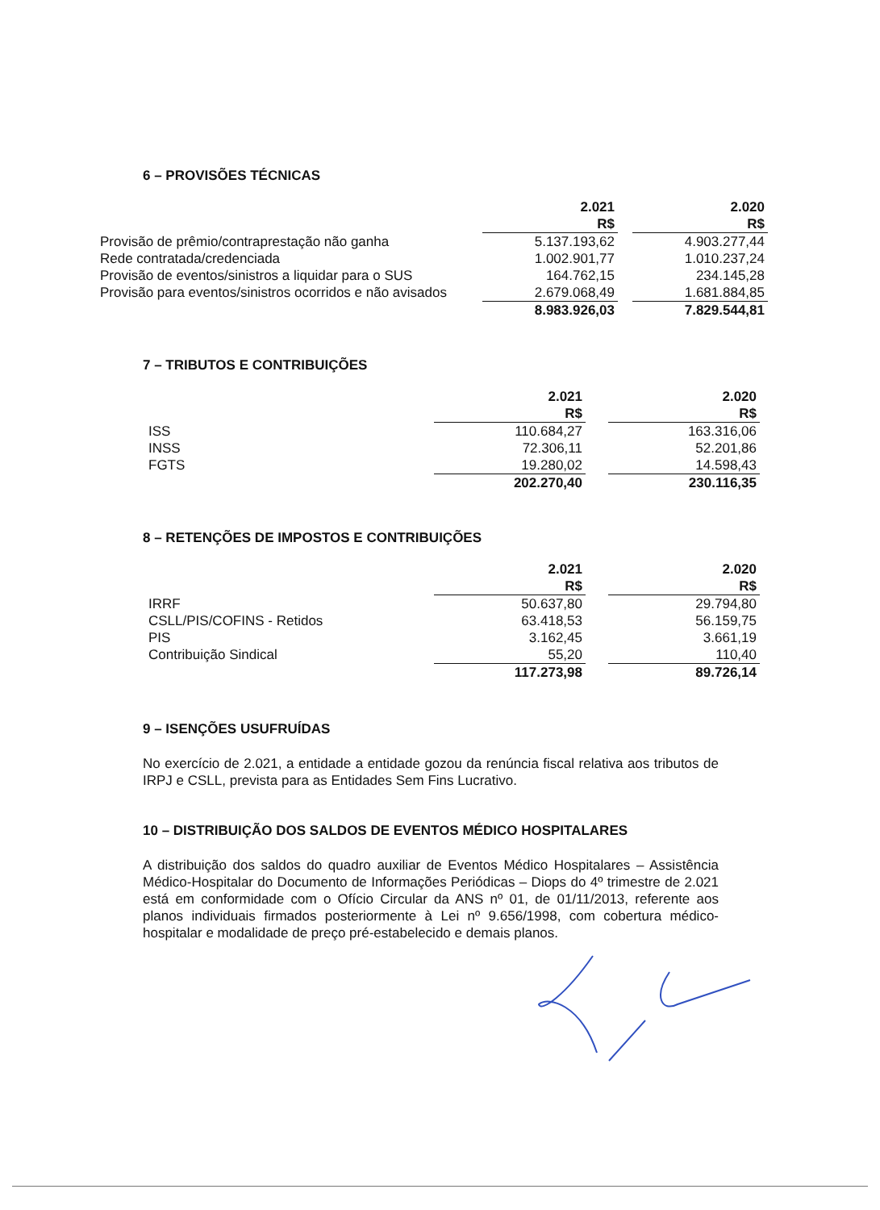6 – PROVISÕES TÉCNICAS
| | 2.021 R$ | | 2.020 R$ |
| Provisão de prêmio/contraprestação não ganha | 5.137.193,62 | | 4.903.277,44 |
| Rede contratada/credenciada | 1.002.901,77 | | 1.010.237,24 |
| Provisão de eventos/sinistros a liquidar para o SUS | 164.762,15 | | 234.145,28 |
| Provisão para eventos/sinistros ocorridos e não avisados | 2.679.068,49 | | 1.681.884,85 |
| | 8.983.926,03 | | 7.829.544,81 |
7 – TRIBUTOS E CONTRIBUIÇÕES
| | 2.021 R$ | | 2.020 R$ |
| ISS | 110.684,27 | | 163.316,06 |
| INSS | 72.306,11 | | 52.201,86 |
| FGTS | 19.280,02 | | 14.598,43 |
| | 202.270,40 | | 230.116,35 |
8 – RETENÇÕES DE IMPOSTOS E CONTRIBUIÇÕES
| | 2.021 R$ | | 2.020 R$ |
| IRRF | 50.637,80 | | 29.794,80 |
| CSLL/PIS/COFINS - Retidos | 63.418,53 | | 56.159,75 |
| PIS | 3.162,45 | | 3.661,19 |
| Contribuição Sindical | 55,20 | | 110,40 |
| | 117.273,98 | | 89.726,14 |
9 – ISENÇÕES USUFRUÍDAS
No exercício de 2.021, a entidade a entidade gozou da renúncia fiscal relativa aos tributos de IRPJ e CSLL, prevista para as Entidades Sem Fins Lucrativo.
10 – DISTRIBUIÇÃO DOS SALDOS DE EVENTOS MÉDICO HOSPITALARES
A distribuição dos saldos do quadro auxiliar de Eventos Médico Hospitalares – Assistência Médico-Hospitalar do Documento de Informações Periódicas – Diops do 4º trimestre de 2.021 está em conformidade com o Ofício Circular da ANS nº 01, de 01/11/2013, referente aos planos individuais firmados posteriormente à Lei nº 9.656/1998, com cobertura médico-hospitalar e modalidade de preço pré-estabelecido e demais planos.